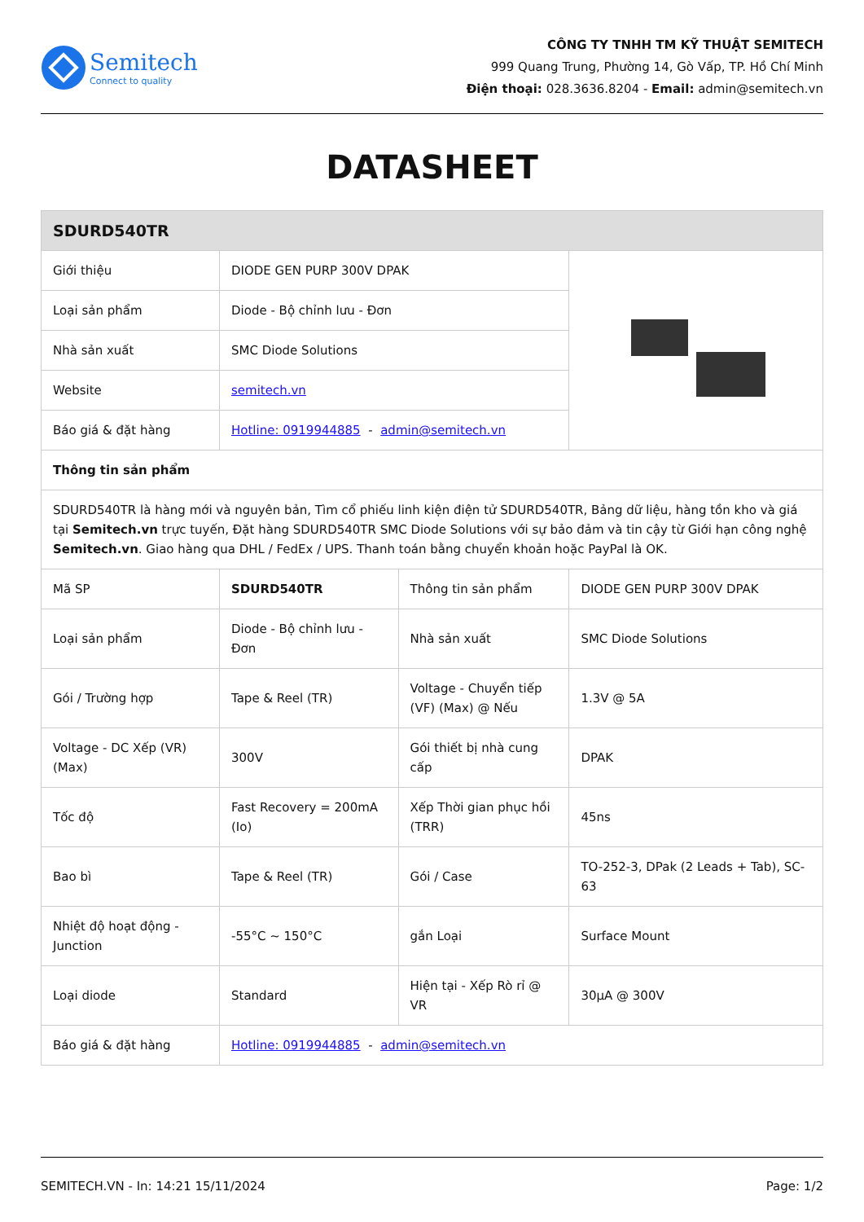Semitech
Connect to quality
CÔNG TY TNHH TM KỸ THUẬT SEMITECH
999 Quang Trung, Phường 14, Gò Vấp, TP. Hồ Chí Minh
Điện thoại: 028.3636.8204 - Email: admin@semitech.vn
DATASHEET
| SDURD540TR | | | |
| --- | --- | --- | --- |
| Giới thiệu | DIODE GEN PURP 300V DPAK | | |
| Loại sản phẩm | Diode - Bộ chỉnh lưu - Đơn | | |
| Nhà sản xuất | SMC Diode Solutions | | |
| Website | semitech.vn | | |
| Báo giá & đặt hàng | Hotline: 0919944885 - admin@semitech.vn | | |
| Thông tin sản phẩm | | | |
| SDURD540TR là hàng mới và nguyên bản, Tìm cổ phiếu linh kiện điện tử SDURD540TR, Bảng dữ liệu, hàng tồn kho và giá tại Semitech.vn trực tuyến, Đặt hàng SDURD540TR SMC Diode Solutions với sự bảo đảm và tin cậy từ Giới hạn công nghệ Semitech.vn . Giao hàng qua DHL / FedEx / UPS. Thanh toán bằng chuyển khoản hoặc PayPal là OK. | | | |
| Mã SP | SDURD540TR | Thông tin sản phẩm | DIODE GEN PURP 300V DPAK |
| Loại sản phẩm | Diode - Bộ chỉnh lưu - Đơn | Nhà sản xuất | SMC Diode Solutions |
| Gói / Trường hợp | Tape & Reel (TR) | Voltage - Chuyển tiếp (VF) (Max) @ Nếu | 1.3V @ 5A |
| Voltage - DC Xếp (VR) (Max) | 300V | Gói thiết bị nhà cung cấp | DPAK |
| Tốc độ | Fast Recovery = 200mA (Io) | Xếp Thời gian phục hồi (TRR) | 45ns |
| Bao bì | Tape & Reel (TR) | Gói / Case | TO-252-3, DPak (2 Leads + Tab), SC-63 |
| Nhiệt độ hoạt động - Junction | -55°C ~ 150°C | gắn Loại | Surface Mount |
| Loại diode | Standard | Hiện tại - Xếp Rò rỉ @ VR | 30µA @ 300V |
| Báo giá & đặt hàng | Hotline: 0919944885 - admin@semitech.vn | | |
SEMITECH.VN - In: 14:21 15/11/2024 Page: 1/2